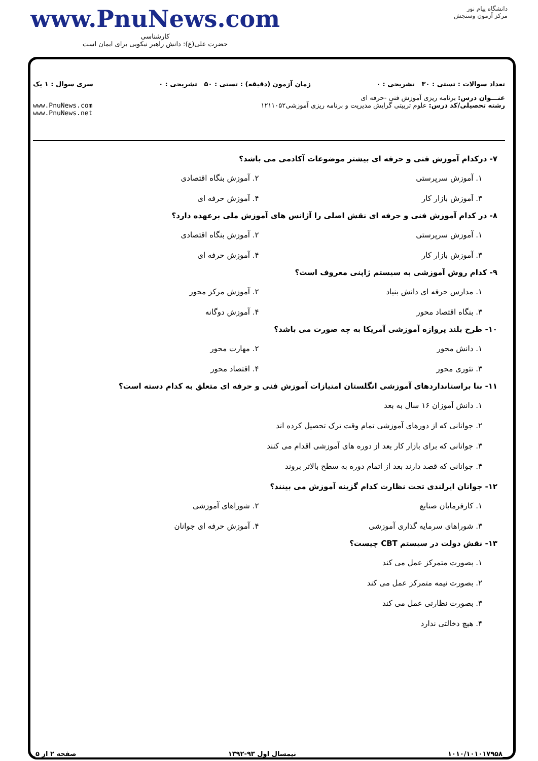دانشگاه پیام نور
مرکز آزمون وسنجش
www.PnuNews.com
کارشناسی
حضرت علی(ع): دانش راهبر نیکویی برای ایمان است
تعداد سوالات : تستی : ۳۰ تشریحی : ۰ زمان آزمون (دقیقه) : تستی : ۵۰ تشریحی : ۰ سری سوال : ۱ یک
عنـــوان درس: برنامه ریزی آموزش فنی -حرفه ای
رشته تحصیلی/کد درس: علوم تربیتی گرایش مدیریت و برنامه ریزی آموزشی۱۲۱۱۰۵۲ www.PnuNews.com
www.PnuNews.net
۷- درکدام آموزش فنی و حرفه ای بیشتر موضوعات آکادمی می باشد؟
۱. آموزش سرپرستی ۲. آموزش بنگاه اقتصادی ۳. آموزش بازار کار ۴. آموزش حرفه ای
۸- در کدام آموزش فنی و حرفه ای نقش اصلی را آژانس های آموزش ملی برعهده دارد؟
۱. آموزش سرپرستی ۲. آموزش بنگاه اقتصادی ۳. آموزش بازار کار ۴. آموزش حرفه ای
۹- کدام روش آموزشی به سیستم ژاپنی معروف است؟
۱. مدارس حرفه ای دانش بنیاد ۲. آموزش مرکز محور ۳. بنگاه اقتصاد محور ۴. آموزش دوگانه
۱۰- طرح بلند پروازه آموزشی آمریکا به چه صورت می باشد؟
۱. دانش محور ۲. مهارت محور ۳. تئوری محور ۴. اقتصاد محور
۱۱- بنا براستانداردهای آموزشی انگلستان امتیازات آموزش فنی و حرفه ای متعلق به کدام دسته است؟
۱. دانش آموزان ۱۶ سال به بعد
۲. جوانانی که از دورهای آموزشی تمام وقت ترک تحصیل کرده اند
۳. جوانانی که برای بازار کار بعد از دوره های آموزشی اقدام می کنند
۴. جوانانی که قصد دارند بعد از اتمام دوره به سطح بالاتر بروند
۱۲- جوانان ایرلندی تحت نظارت کدام گزینه آموزش می بینند؟
۱. کارفرمایان صنایع ۲. شوراهای آموزشی ۳. شوراهای سرمایه گذاری آموزشی ۴. آموزش حرفه ای جوانان
۱۳- نقش دولت در سیستم CBT چیست؟
۱. بصورت متمرکز عمل می کند
۲. بصورت نیمه متمرکز عمل می کند
۳. بصورت نظارتی عمل می کند
۴. هیچ دخالتی ندارد
۱۰۱۰/۱۰۱۰۱۷۹۵۸ نیمسال اول ۹۳-۱۳۹۲ صفحه ۲ از ۵